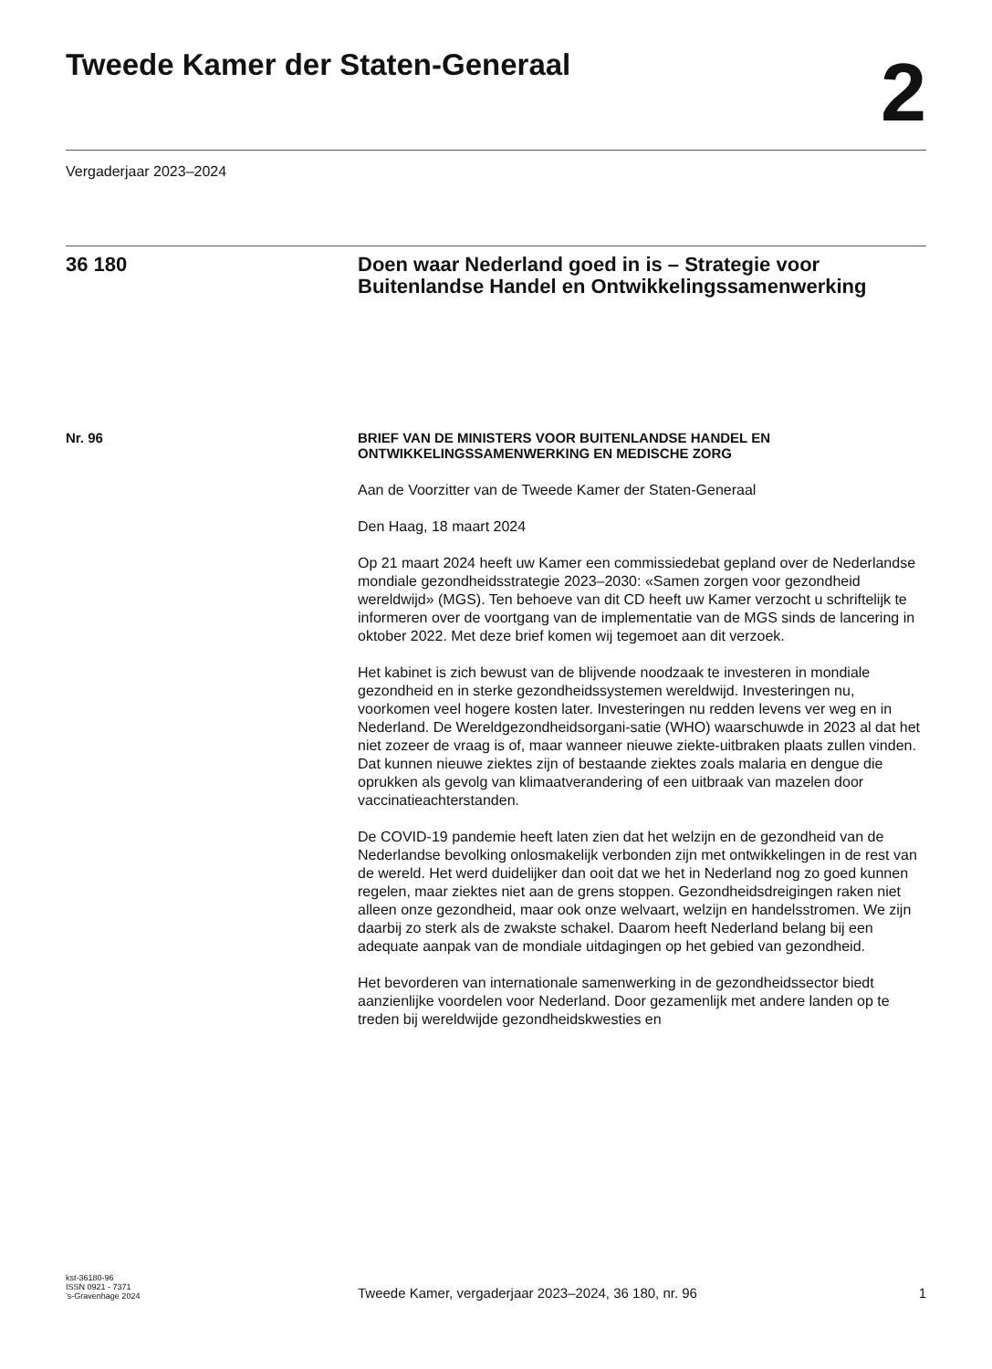Tweede Kamer der Staten-Generaal
2
Vergaderjaar 2023–2024
36 180 Doen waar Nederland goed in is – Strategie voor Buitenlandse Handel en Ontwikkelingssamenwerking
Nr. 96 BRIEF VAN DE MINISTERS VOOR BUITENLANDSE HANDEL EN ONTWIKKELINGSSAMENWERKING EN MEDISCHE ZORG
Aan de Voorzitter van de Tweede Kamer der Staten-Generaal
Den Haag, 18 maart 2024
Op 21 maart 2024 heeft uw Kamer een commissiedebat gepland over de Nederlandse mondiale gezondheidsstrategie 2023–2030: «Samen zorgen voor gezondheid wereldwijd» (MGS). Ten behoeve van dit CD heeft uw Kamer verzocht u schriftelijk te informeren over de voortgang van de implementatie van de MGS sinds de lancering in oktober 2022. Met deze brief komen wij tegemoet aan dit verzoek.
Het kabinet is zich bewust van de blijvende noodzaak te investeren in mondiale gezondheid en in sterke gezondheidssystemen wereldwijd. Investeringen nu, voorkomen veel hogere kosten later. Investeringen nu redden levens ver weg en in Nederland. De Wereldgezondheidsorgani-satie (WHO) waarschuwde in 2023 al dat het niet zozeer de vraag is of, maar wanneer nieuwe ziekte-uitbraken plaats zullen vinden. Dat kunnen nieuwe ziektes zijn of bestaande ziektes zoals malaria en dengue die oprukken als gevolg van klimaatverandering of een uitbraak van mazelen door vaccinatieachterstanden.
De COVID-19 pandemie heeft laten zien dat het welzijn en de gezondheid van de Nederlandse bevolking onlosmakelijk verbonden zijn met ontwikkelingen in de rest van de wereld. Het werd duidelijker dan ooit dat we het in Nederland nog zo goed kunnen regelen, maar ziektes niet aan de grens stoppen. Gezondheidsdreigingen raken niet alleen onze gezondheid, maar ook onze welvaart, welzijn en handelsstromen. We zijn daarbij zo sterk als de zwakste schakel. Daarom heeft Nederland belang bij een adequate aanpak van de mondiale uitdagingen op het gebied van gezondheid.
Het bevorderen van internationale samenwerking in de gezondheidssector biedt aanzienlijke voordelen voor Nederland. Door gezamenlijk met andere landen op te treden bij wereldwijde gezondheidskwesties en
kst-36180-96
ISSN 0921 - 7371
’s-Gravenhage 2024
Tweede Kamer, vergaderjaar 2023–2024, 36 180, nr. 96
1